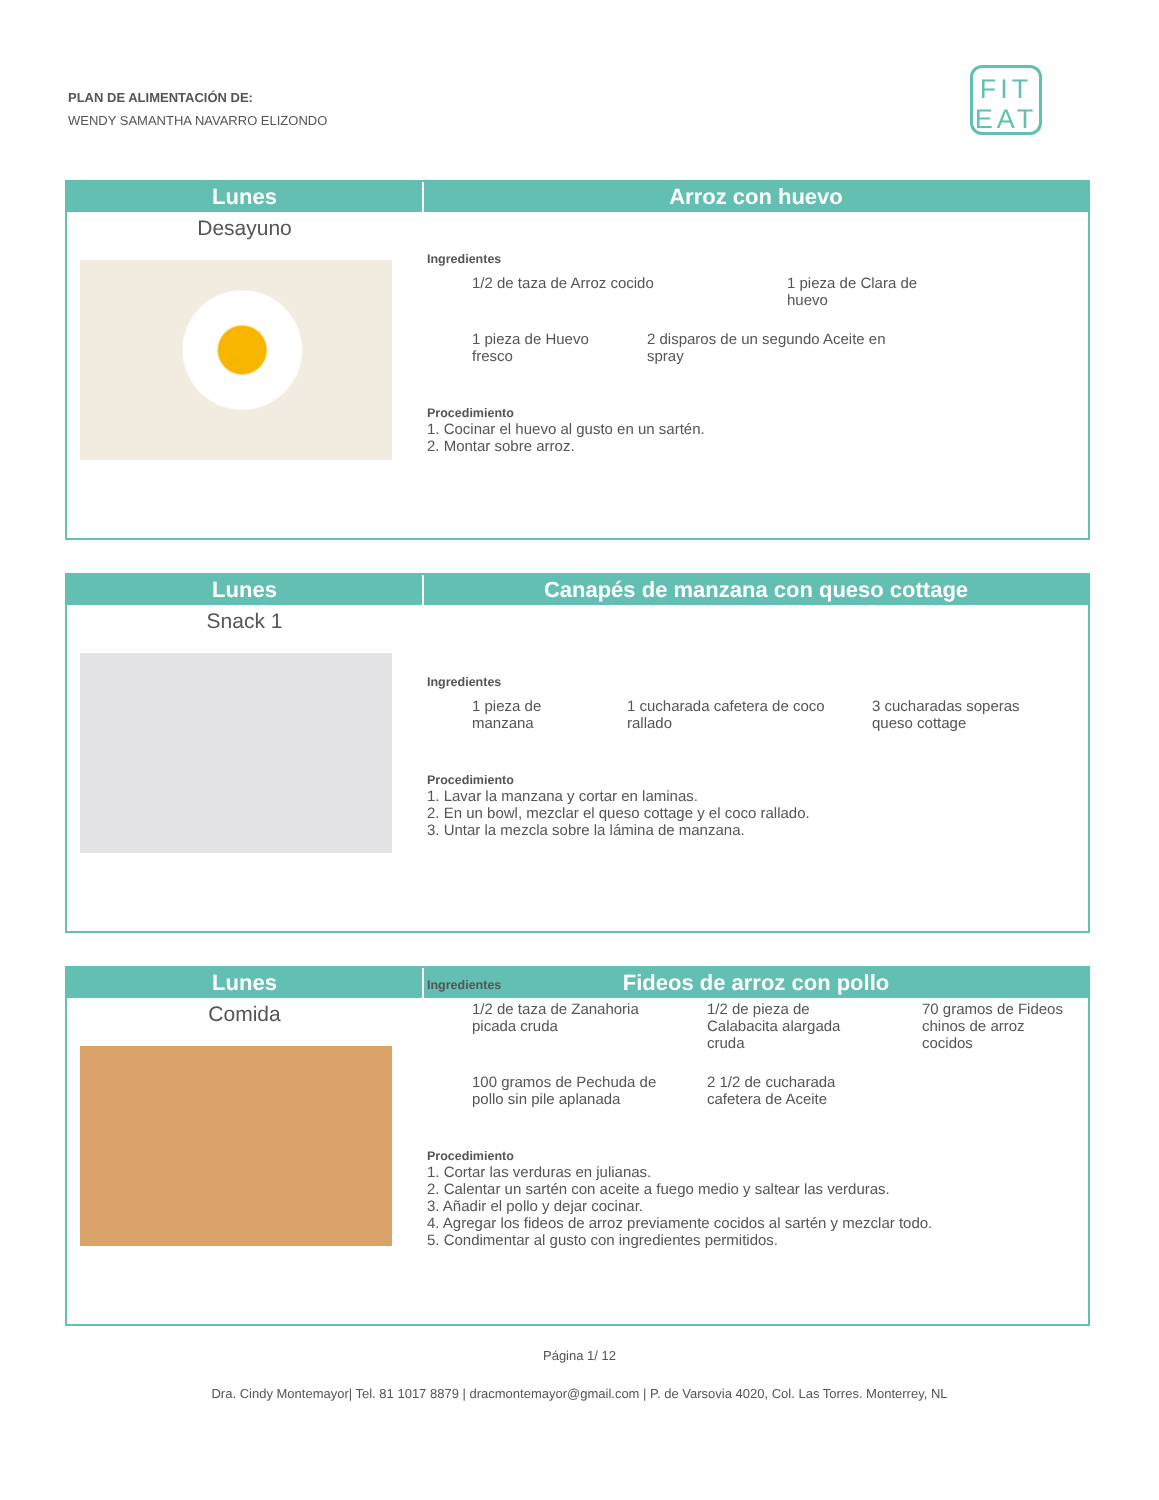PLAN DE ALIMENTACIÓN DE:
WENDY SAMANTHA NAVARRO ELIZONDO
FIT
EAT
Lunes Arroz con huevo
Desayuno
Ingredientes
1/2 de taza de Arroz cocido
1 pieza de Clara de huevo
1 pieza de Huevo fresco
2 disparos de un segundo Aceite en spray
Procedimiento
1. Cocinar el huevo al gusto en un sartén.
2. Montar sobre arroz.
Lunes Canapés de manzana con queso cottage
Snack 1
Ingredientes
1 pieza de manzana
1 cucharada cafetera de coco rallado
3 cucharadas soperas queso cottage
Procedimiento
1. Lavar la manzana y cortar en laminas.
2. En un bowl, mezclar el queso cottage y el coco rallado.
3. Untar la mezcla sobre la lámina de manzana.
Lunes Fideos de arroz con pollo
Comida
Ingredientes
1/2 de taza de Zanahoria picada cruda
1/2 de pieza de Calabacita alargada cruda
70 gramos de Fideos chinos de arroz cocidos
100 gramos de Pechuda de pollo sin pile aplanada
2 1/2 de cucharada cafetera de Aceite
Procedimiento
1. Cortar las verduras en julianas.
2. Calentar un sartén con aceite a fuego medio y saltear las verduras.
3. Añadir el pollo y dejar cocinar.
4. Agregar los fideos de arroz previamente cocidos al sartén y mezclar todo.
5. Condimentar al gusto con ingredientes permitidos.
Página 1/ 12
Dra. Cindy Montemayor| Tel. 81 1017 8879 | dracmontemayor@gmail.com | P. de Varsovia 4020, Col. Las Torres. Monterrey, NL